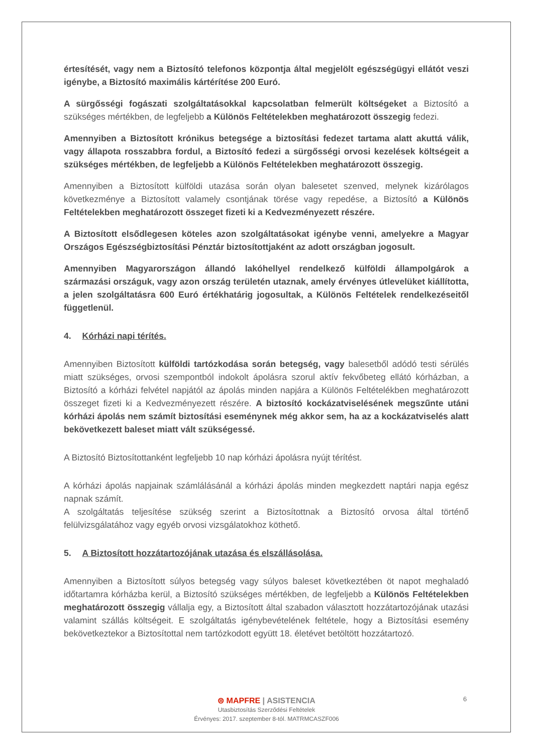értesítését, vagy nem a Biztosító telefonos központja által megjelölt egészségügyi ellátót veszi igénybe, a Biztosító maximális kártérítése 200 Euró.
A sürgősségi fogászati szolgáltatásokkal kapcsolatban felmerült költségeket a Biztosító a szükséges mértékben, de legfeljebb a Különös Feltételekben meghatározott összegig fedezi.
Amennyiben a Biztosított krónikus betegsége a biztosítási fedezet tartama alatt akuttá válik, vagy állapota rosszabbra fordul, a Biztosító fedezi a sürgősségi orvosi kezelések költségeit a szükséges mértékben, de legfeljebb a Különös Feltételekben meghatározott összegig.
Amennyiben a Biztosított külföldi utazása során olyan balesetet szenved, melynek kizárólagos következménye a Biztosított valamely csontjának törése vagy repedése, a Biztosító a Különös Feltételekben meghatározott összeget fizeti ki a Kedvezményezett részére.
A Biztosított elsődlegesen köteles azon szolgáltatásokat igénybe venni, amelyekre a Magyar Országos Egészségbiztosítási Pénztár biztosítottjaként az adott országban jogosult.
Amennyiben Magyarországon állandó lakóhellyel rendelkező külföldi állampolgárok a származási országuk, vagy azon ország területén utaznak, amely érvényes útlevelüket kiállította, a jelen szolgáltatásra 600 Euró értékhatárig jogosultak, a Különös Feltételek rendelkezéseitől függetlenül.
4. Kórházi napi térítés.
Amennyiben Biztosított külföldi tartózkodása során betegség, vagy balesetből adódó testi sérülés miatt szükséges, orvosi szempontból indokolt ápolásra szorul aktív fekvőbeteg ellátó kórházban, a Biztosító a kórházi felvétel napjától az ápolás minden napjára a Különös Feltételékben meghatározott összeget fizeti ki a Kedvezményezett részére. A biztosító kockázatviselésének megszűnte utáni kórházi ápolás nem számít biztosítási eseménynek még akkor sem, ha az a kockázatviselés alatt bekövetkezett baleset miatt vált szükségessé.
A Biztosító Biztosítottanként legfeljebb 10 nap kórházi ápolásra nyújt térítést.
A kórházi ápolás napjainak számlálásánál a kórházi ápolás minden megkezdett naptári napja egész napnak számít.
A szolgáltatás teljesítése szükség szerint a Biztosítottnak a Biztosító orvosa által történő felülvizsgálatához vagy egyéb orvosi vizsgálatokhoz köthető.
5. A Biztosított hozzátartozójának utazása és elszállásolása.
Amennyiben a Biztosított súlyos betegség vagy súlyos baleset következtében öt napot meghaladó időtartamra kórházba kerül, a Biztosító szükséges mértékben, de legfeljebb a Különös Feltételekben meghatározott összegig vállalja egy, a Biztosított által szabadon választott hozzátartozójának utazási valamint szállás költségeit. E szolgáltatás igénybevételének feltétele, hogy a Biztosítási esemény bekövetkeztekor a Biztosítottal nem tartózkodott együtt 18. életévet betöltött hozzátartozó.
6
⊜ MAPFRE | ASISTENCIA
Utasbiztosítás Szerződési Feltételek
Érvényes: 2017. szeptember 8-tól. MATRMCASZF006